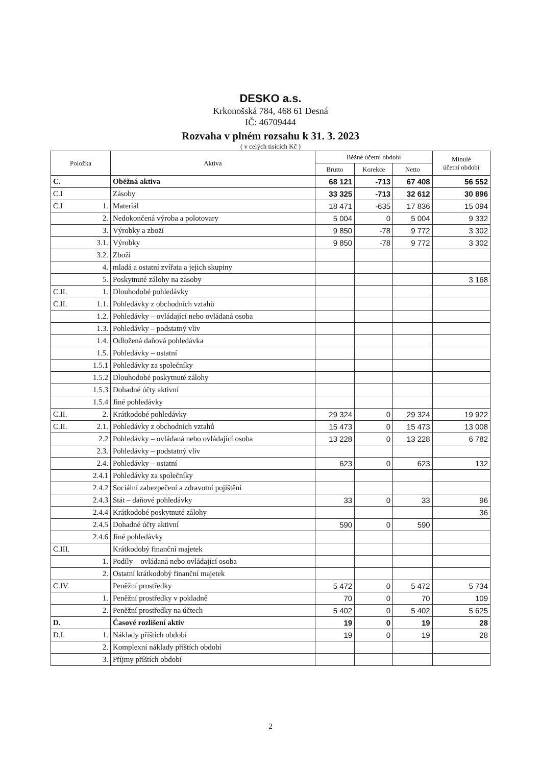DESKO a.s.
Krkonošská 784, 468 61 Desná
IČ: 46709444
Rozvaha v plném rozsahu k 31. 3. 2023
( v celých tisících Kč )
| Položka | | Aktiva | Běžné účetní období | | | Minulé účetní období |
| --- | --- | --- | --- | --- | --- | --- |
| | | | Brutto | Korekce | Netto | |
| C. | | Oběžná aktiva | 68 121 | -713 | 67 408 | 56 552 |
| C.I | | Zásoby | 33 325 | -713 | 32 612 | 30 896 |
| C.I | 1. | Materiál | 18 471 | -635 | 17 836 | 15 094 |
| | 2. | Nedokončená výroba a polotovary | 5 004 | 0 | 5 004 | 9 332 |
| | 3. | Výrobky a zboží | 9 850 | -78 | 9 772 | 3 302 |
| | 3.1. | Výrobky | 9 850 | -78 | 9 772 | 3 302 |
| | 3.2. | Zboží | | | | |
| | 4. | mladá a ostatní zvířata a jejich skupiny | | | | |
| | 5. | Poskytnuté zálohy na zásoby | | | | 3 168 |
| C.II. | 1. | Dlouhodobé pohledávky | | | | |
| C.II. | 1.1. | Pohledávky z obchodních vztahů | | | | |
| | 1.2. | Pohledávky – ovládající nebo ovládaná osoba | | | | |
| | 1.3. | Pohledávky – podstatný vliv | | | | |
| | 1.4. | Odložená daňová pohledávka | | | | |
| | 1.5. | Pohledávky – ostatní | | | | |
| | 1.5.1 | Pohledávky za společníky | | | | |
| | 1.5.2 | Dlouhodobé poskytnuté zálohy | | | | |
| | 1.5.3 | Dohadné účty aktivní | | | | |
| | 1.5.4 | Jiné pohledávky | | | | |
| C.II. | 2. | Krátkodobé pohledávky | 29 324 | 0 | 29 324 | 19 922 |
| C.II. | 2.1. | Pohledávky z obchodních vztahů | 15 473 | 0 | 15 473 | 13 008 |
| | 2.2 | Pohledávky – ovládaná nebo ovládající osoba | 13 228 | 0 | 13 228 | 6 782 |
| | 2.3. | Pohledávky – podstatný vliv | | | | |
| | 2.4. | Pohledávky – ostatní | 623 | 0 | 623 | 132 |
| | 2.4.1 | Pohledávky za společníky | | | | |
| | 2.4.2 | Sociální zabezpečení a zdravotní pojištění | | | | |
| | 2.4.3 | Stát – daňové pohledávky | 33 | 0 | 33 | 96 |
| | 2.4.4 | Krátkodobé poskytnuté zálohy | | | | 36 |
| | 2.4.5 | Dohadné účty aktivní | 590 | 0 | 590 | |
| | 2.4.6 | Jiné pohledávky | | | | |
| C.III. | | Krátkodobý finanční majetek | | | | |
| | 1. | Podíly – ovládaná nebo ovládající osoba | | | | |
| | 2. | Ostatní krátkodobý finanční majetek | | | | |
| C.IV. | | Peněžní prostředky | 5 472 | 0 | 5 472 | 5 734 |
| | 1. | Peněžní prostředky v pokladně | 70 | 0 | 70 | 109 |
| | 2. | Peněžní prostředky na účtech | 5 402 | 0 | 5 402 | 5 625 |
| D. | | Časové rozlišení aktiv | 19 | 0 | 19 | 28 |
| D.I. | 1. | Náklady příštích období | 19 | 0 | 19 | 28 |
| | 2. | Komplexní náklady příštích období | | | | |
| | 3. | Příjmy příštích období | | | | |
2